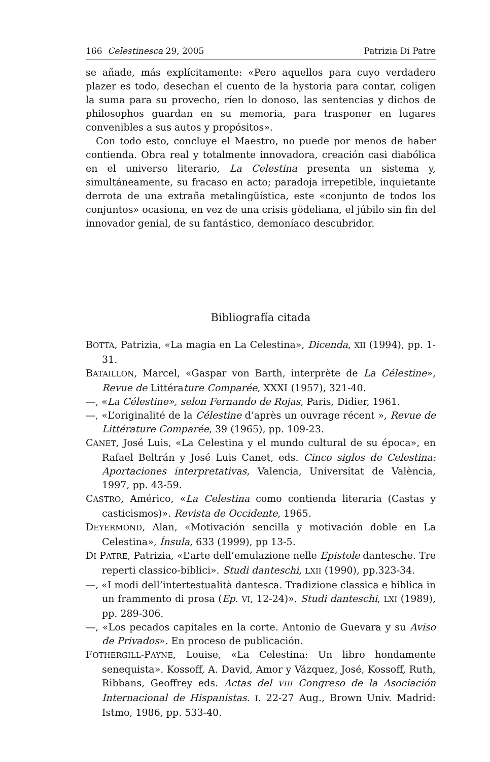166 Celestinesca 29, 2005 Patrizia Di Patre
se añade, más explícitamente: «Pero aquellos para cuyo verdadero plazer es todo, desechan el cuento de la hystoria para contar, coligen la suma para su provecho, ríen lo donoso, las sentencias y dichos de philosophos guardan en su memoria, para trasponer en lugares convenibles a sus autos y propósitos».
Con todo esto, concluye el Maestro, no puede por menos de haber contienda. Obra real y totalmente innovadora, creación casi diabólica en el universo literario, La Celestina presenta un sistema y, simultáneamente, su fracaso en acto; paradoja irrepetible, inquietante derrota de una extraña metalingüística, este «conjunto de todos los conjuntos» ocasiona, en vez de una crisis gödeliana, el júbilo sin fin del innovador genial, de su fantástico, demoníaco descubridor.
Bibliografía citada
BOTTA, Patrizia, «La magia en La Celestina», Dicenda, XII (1994), pp. 1-31.
BATAILLON, Marcel, «Gaspar von Barth, interprète de La Célestine», Revue de Littérature Comparée, XXXI (1957), 321-40.
—, «La Célestine», selon Fernando de Rojas, Paris, Didier, 1961.
—, «L’originalité de la Célestine d’après un ouvrage récent », Revue de Littérature Comparée, 39 (1965), pp. 109-23.
CANET, José Luis, «La Celestina y el mundo cultural de su época», en Rafael Beltrán y José Luis Canet, eds. Cinco siglos de Celestina: Aportaciones interpretativas, Valencia, Universitat de València, 1997, pp. 43-59.
CASTRO, Américo, «La Celestina como contienda literaria (Castas y casticismos)». Revista de Occidente, 1965.
DEYERMOND, Alan, «Motivación sencilla y motivación doble en La Celestina», Ínsula, 633 (1999), pp 13-5.
DI PATRE, Patrizia, «L’arte dell’emulazione nelle Epistole dantesche. Tre reperti classico-biblici». Studi danteschi, LXII (1990), pp.323-34.
—, «I modi dell’intertestualità dantesca. Tradizione classica e biblica in un frammento di prosa (Ep. VI, 12-24)». Studi danteschi, LXI (1989), pp. 289-306.
—, «Los pecados capitales en la corte. Antonio de Guevara y su Aviso de Privados». En proceso de publicación.
FOTHERGILL-PAYNE, Louise, «La Celestina: Un libro hondamente senequista». Kossoff, A. David, Amor y Vázquez, José, Kossoff, Ruth, Ribbans, Geoffrey eds. Actas del VIII Congreso de la Asociación Internacional de Hispanistas. I. 22-27 Aug., Brown Univ. Madrid: Istmo, 1986, pp. 533-40.